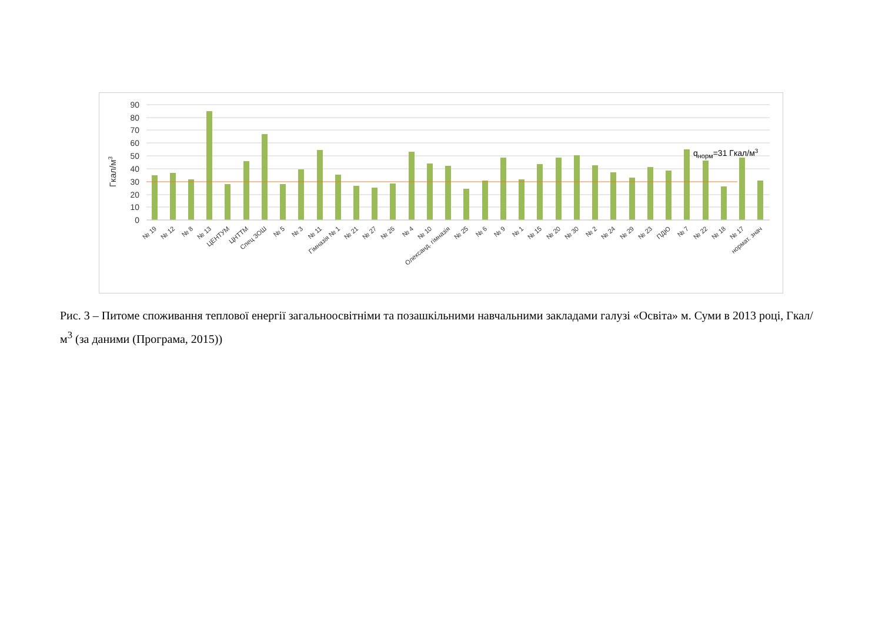90
80
70
60
50
40
30
20
10
0
Гкал/м3
qнорм=31 Гкал/м3
№ 19
№ 12
№ 8
№ 13
ЦЕНТУМ
ЦНТТМ
Спец ЗОШ
№ 5
№ 3
№ 11
Гімназія № 1
№ 21
№ 27
№ 26
№ 4
№ 10
Олександ. гімназія
№ 25
№ 6
№ 9
№ 1
№ 15
№ 20
№ 30
№ 2
№ 24
№ 29
№ 23
ПДЮ
№ 7
№ 22
№ 18
№ 17
нормат. знач
Рис. 3 – Питоме споживання теплової енергії загальноосвітніми та позашкільними навчальними закладами галузі «Освіта» м. Суми в 2013 році, Гкал/м<sup>3</sup> (за даними (Програма, 2015))